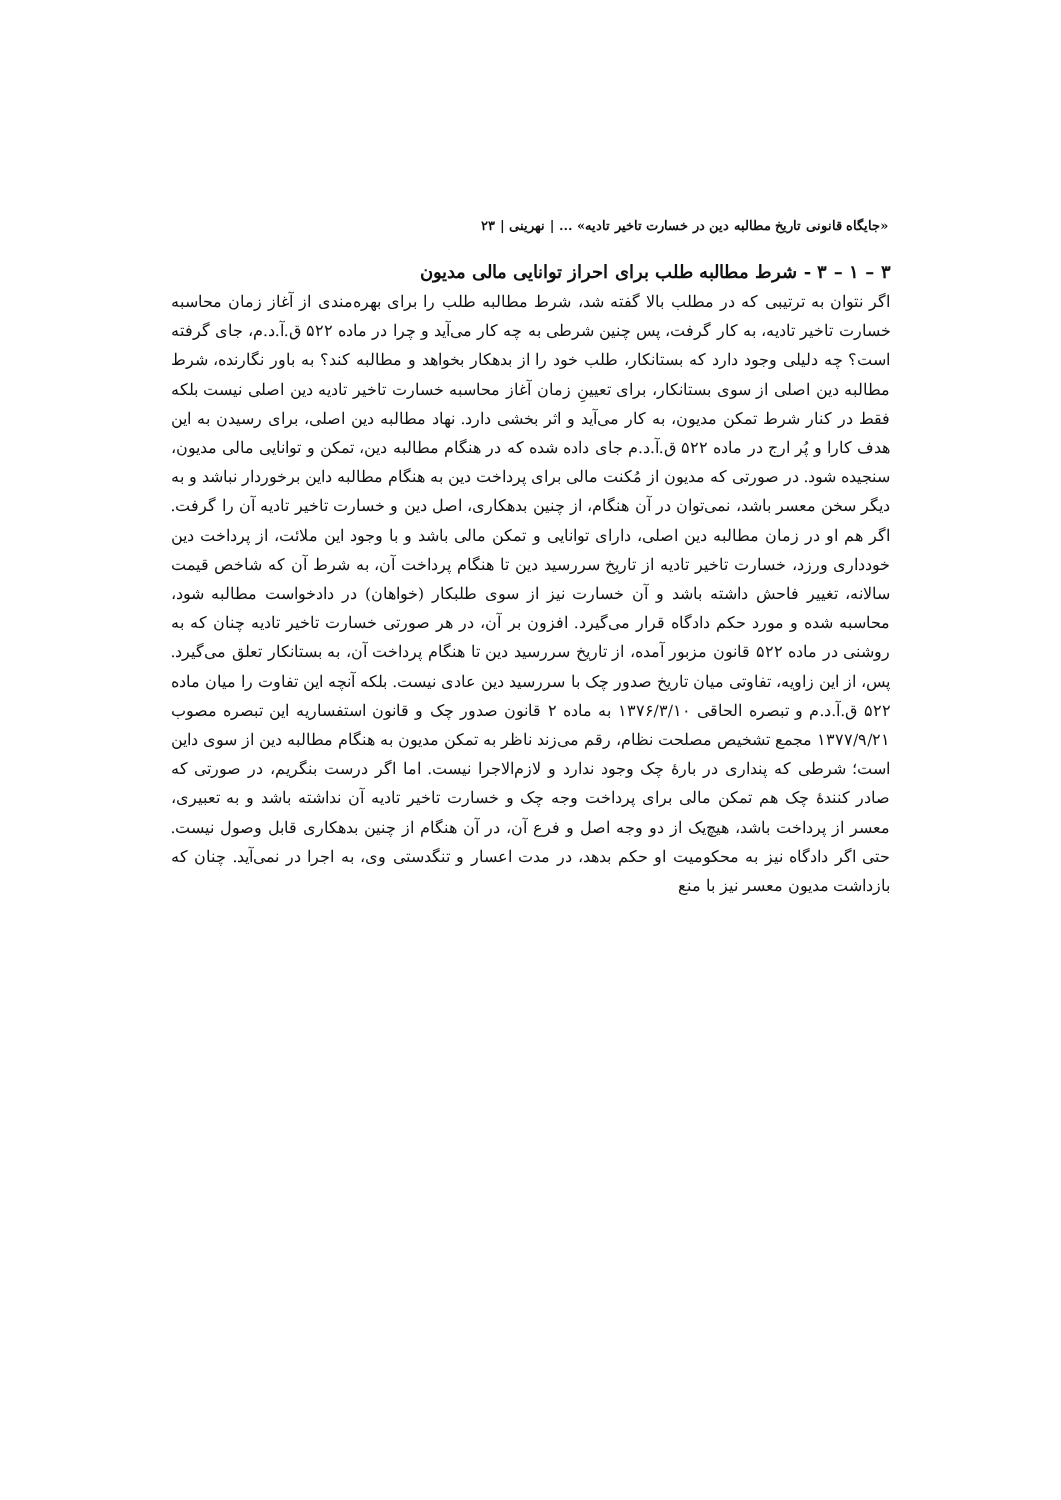«جایگاه قانونی تاریخ مطالبه دین در خسارت تاخیر تادیه» ... | نهرینی | ۲۳
۳ – ۱ – ۳ - شرط مطالبه طلب برای احراز توانایی مالی مدیون
اگر نتوان به ترتیبی که در مطلب بالا گفته شد، شرط مطالبه طلب را برای بهره‌مندی از آغاز زمان محاسبه خسارت تاخیر تادیه، به کار گرفت، پس چنین شرطی به چه کار می‌آید و چرا در ماده ۵۲۲ ق.آ.د.م، جای گرفته است؟ چه دلیلی وجود دارد که بستانکار، طلب خود را از بدهکار بخواهد و مطالبه کند؟ به باور نگارنده، شرط مطالبه دین اصلی از سوی بستانکار، برای تعیینِ زمان آغاز محاسبه خسارت تاخیر تادیه دین اصلی نیست بلکه فقط در کنار شرط تمکن مدیون، به کار می‌آید و اثر بخشی دارد. نهاد مطالبه دین اصلی، برای رسیدن به این هدف کارا و پُر ارج در ماده ۵۲۲ ق.آ.د.م جای داده شده که در هنگام مطالبه دین، تمکن و توانایی مالی مدیون، سنجیده شود. در صورتی که مدیون از مُکنت مالی برای پرداخت دین به هنگام مطالبه داین برخوردار نباشد و به دیگر سخن معسر باشد، نمی‌توان در آن هنگام، از چنین بدهکاری، اصل دین و خسارت تاخیر تادیه آن را گرفت. اگر هم او در زمان مطالبه دین اصلی، دارای توانایی و تمکن مالی باشد و با وجود این ملائت، از پرداخت دین خودداری ورزد، خسارت تاخیر تادیه از تاریخ سررسید دین تا هنگام پرداخت آن، به شرط آن که شاخص قیمت سالانه، تغییر فاحش داشته باشد و آن خسارت نیز از سوی طلبکار (خواهان) در دادخواست مطالبه شود، محاسبه شده و مورد حکم دادگاه قرار می‌گیرد. افزون بر آن، در هر صورتی خسارت تاخیر تادیه چنان که به روشنی در ماده ۵۲۲ قانون مزبور آمده، از تاریخ سررسید دین تا هنگام پرداخت آن، به بستانکار تعلق می‌گیرد. پس، از این زاویه، تفاوتی میان تاریخ صدور چک با سررسید دین عادی نیست. بلکه آنچه این تفاوت را میان ماده ۵۲۲ ق.آ.د.م و تبصره الحاقی ۱۳۷۶/۳/۱۰ به ماده ۲ قانون صدور چک و قانون استفساریه این تبصره مصوب ۱۳۷۷/۹/۲۱ مجمع تشخیص مصلحت نظام، رقم می‌زند ناظر به تمکن مدیون به هنگام مطالبه دین از سوی داین است؛ شرطی که پنداری در بارهٔ چک وجود ندارد و لازم‌الاجرا نیست. اما اگر درست بنگریم، در صورتی که صادر کنندهٔ چک هم تمکن مالی برای پرداخت وجه چک و خسارت تاخیر تادیه آن نداشته باشد و به تعبیری، معسر از پرداخت باشد، هیچ‌یک از دو وجه اصل و فرع آن، در آن هنگام از چنین بدهکاری قابل وصول نیست. حتی اگر دادگاه نیز به محکومیت او حکم بدهد، در مدت اعسار و تنگدستی وی، به اجرا در نمی‌آید. چنان که بازداشت مدیون معسر نیز با منع